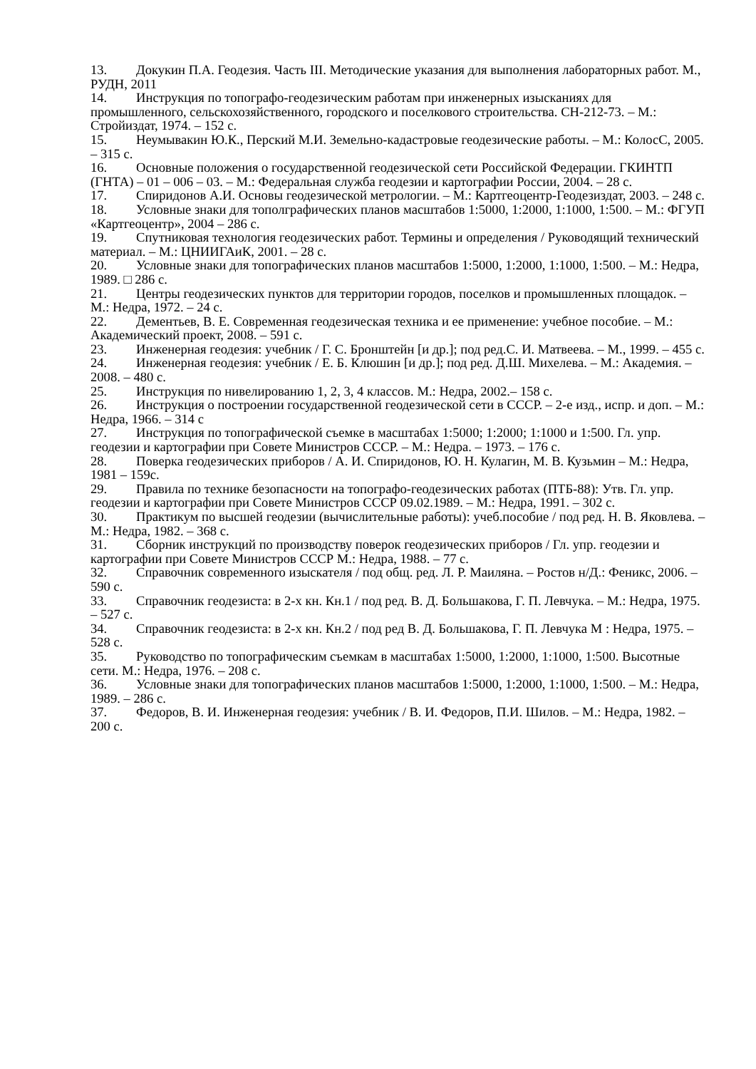13. Докукин П.А. Геодезия. Часть III. Методические указания для выполнения лабораторных работ. М., РУДН, 2011
14. Инструкция по топографо-геодезическим работам при инженерных изысканиях для промышленного, сельскохозяйственного, городского и поселкового строительства. СН-212-73. – М.: Стройиздат, 1974. – 152 с.
15. Неумывакин Ю.К., Перский М.И. Земельно-кадастровые геодезические работы. – М.: КолосС, 2005. – 315 с.
16. Основные положения о государственной геодезической сети Российской Федерации. ГКИНТП (ГНТА) – 01 – 006 – 03. – М.: Федеральная служба геодезии и картографии России, 2004. – 28 с.
17. Спиридонов А.И. Основы геодезической метрологии. – М.: Картгеоцентр-Геодезиздат, 2003. – 248 с.
18. Условные знаки для тополграфических планов масштабов 1:5000, 1:2000, 1:1000, 1:500. – М.: ФГУП «Картгеоцентр», 2004 – 286 с.
19. Спутниковая технология геодезических работ. Термины и определения / Руководящий технический материал. – М.: ЦНИИГАиК, 2001. – 28 с.
20. Условные знаки для топографических планов масштабов 1:5000, 1:2000, 1:1000, 1:500. – М.: Недра, 1989. □ 286 с.
21. Центры геодезических пунктов для территории городов, поселков и промышленных площадок. – М.: Недра, 1972. – 24 с.
22. Дементьев, В. Е. Современная геодезическая техника и ее применение: учебное пособие. – М.: Академический проект, 2008. – 591 с.
23. Инженерная геодезия: учебник / Г. С. Бронштейн [и др.]; под ред.С. И. Матвеева. – М., 1999. – 455 с.
24. Инженерная геодезия: учебник / Е. Б. Клюшин [и др.]; под ред. Д.Ш. Михелева. – М.: Академия. – 2008. – 480 с.
25. Инструкция по нивелированию 1, 2, 3, 4 классов. М.: Недра, 2002.– 158 с.
26. Инструкция о построении государственной геодезической сети в СССР. – 2-е изд., испр. и доп. – М.: Недра, 1966. – 314 с
27. Инструкция по топографической съемке в масштабах 1:5000; 1:2000; 1:1000 и 1:500. Гл. упр. геодезии и картографии при Совете Министров СССР. – М.: Недра. – 1973. – 176 с.
28. Поверка геодезических приборов / А. И. Спиридонов, Ю. Н. Кулагин, М. В. Кузьмин – М.: Недра, 1981 – 159с.
29. Правила по технике безопасности на топографо-геодезических работах (ПТБ-88): Утв. Гл. упр. геодезии и картографии при Совете Министров СССР 09.02.1989. – М.: Недра, 1991. – 302 с.
30. Практикум по высшей геодезии (вычислительные работы): учеб.пособие / под ред. Н. В. Яковлева. – М.: Недра, 1982. – 368 с.
31. Сборник инструкций по производству поверок геодезических приборов / Гл. упр. геодезии и картографии при Совете Министров СССР М.: Недра, 1988. – 77 с.
32. Справочник современного изыскателя / под общ. ред. Л. Р. Маиляна. – Ростов н/Д.: Феникс, 2006. – 590 с.
33. Справочник геодезиста: в 2-х кн. Кн.1 / под ред. В. Д. Большакова, Г. П. Левчука. – М.: Недра, 1975. – 527 с.
34. Справочник геодезиста: в 2-х кн. Кн.2 / под ред В. Д. Большакова, Г. П. Левчука М : Недра, 1975. – 528 с.
35. Руководство по топографическим съемкам в масштабах 1:5000, 1:2000, 1:1000, 1:500. Высотные сети. М.: Недра, 1976. – 208 с.
36. Условные знаки для топографических планов масштабов 1:5000, 1:2000, 1:1000, 1:500. – М.: Недра, 1989. – 286 с.
37. Федоров, В. И. Инженерная геодезия: учебник / В. И. Федоров, П.И. Шилов. – М.: Недра, 1982. – 200 с.